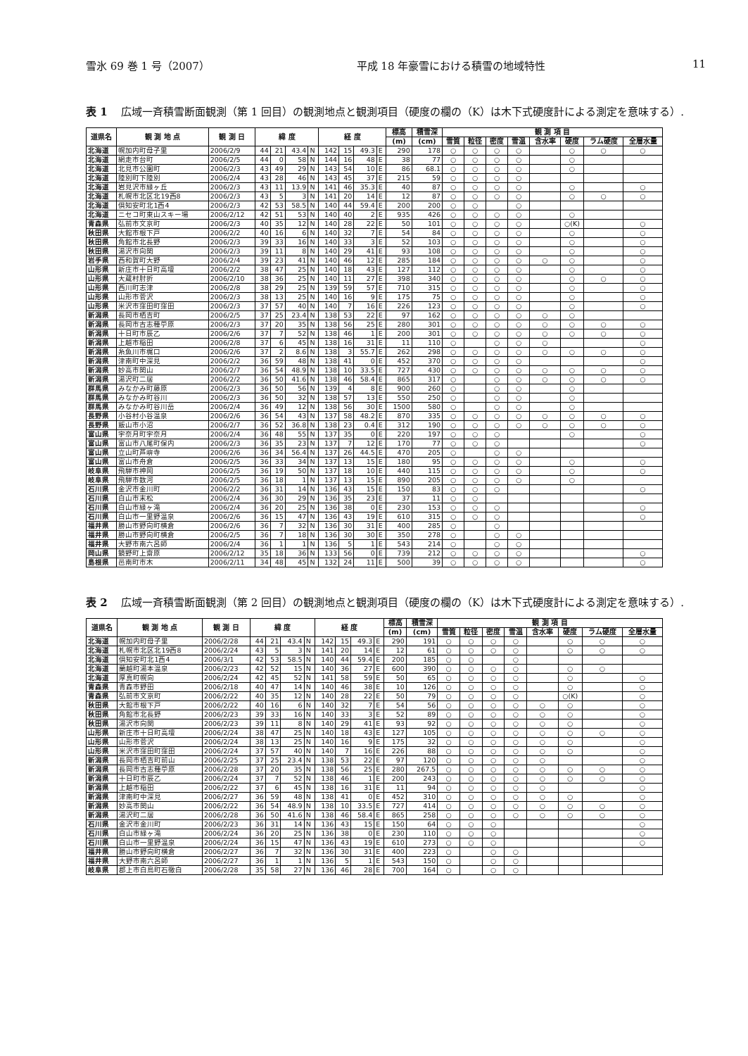雪氷 69 巻 1 号（2007） 平成 18 年豪雪における積雪の地域特性 11
表 1 広域一斉積雪断面観測（第 1 回目）の観測地点と観測項目（硬度の欄の（K）は木下式硬度計による測定を意味する）.
| 道県名 | 観 測 地 点 | 観 測 日 | 緯 度 | | | | 経 度 | | | | 標高 | 積雪深 | 観 測 項 目 | | | | | | | |
| --- | --- | --- | --- | --- | --- | --- | --- | --- | --- | --- | --- | --- | --- | --- | --- | --- | --- | --- | --- | --- |
| | | | | | | | | | | | (m) | (cm) | 雪質 | 粒径 | 密度 | 雪温 | 含水率 | 硬度 | ラム硬度 | 全層水量 |
| 北海道 | 幌加内町母子里 | 2006/2/9 | 44 | 21 | 43.4 | N | 142 | 15 | 49.3 | E | 290 | 178 | ○ | ○ | ○ | ○ | | ○ | ○ | ○ |
| 北海道 | 網走市台町 | 2006/2/5 | 44 | 0 | 58 | N | 144 | 16 | 48 | E | 38 | 77 | ○ | ○ | ○ | ○ | | ○ | | |
| 北海道 | 北見市公園町 | 2006/2/3 | 43 | 49 | 29 | N | 143 | 54 | 10 | E | 86 | 68.1 | ○ | ○ | ○ | ○ | | ○ | | |
| 北海道 | 陸別町下陸別 | 2006/2/4 | 43 | 28 | 46 | N | 143 | 45 | 37 | E | 215 | 59 | ○ | ○ | ○ | ○ | | | | |
| 北海道 | 岩見沢市緑ヶ丘 | 2006/2/3 | 43 | 11 | 13.9 | N | 141 | 46 | 35.3 | E | 40 | 87 | ○ | ○ | ○ | ○ | | ○ | | ○ |
| 北海道 | 札幌市北区北19西8 | 2006/2/3 | 43 | 5 | 3 | N | 141 | 20 | 14 | E | 12 | 87 | ○ | ○ | ○ | ○ | | ○ | ○ | ○ |
| 北海道 | 倶知安町北1西4 | 2006/2/3 | 42 | 53 | 58.5 | N | 140 | 44 | 59.4 | E | 200 | 200 | ○ | ○ | | ○ | | | | |
| 北海道 | ニセコ町東山スキー場 | 2006/2/12 | 42 | 51 | 53 | N | 140 | 40 | 2 | E | 935 | 426 | ○ | ○ | ○ | ○ | | ○ | | |
| 青森県 | 弘前市文京町 | 2006/2/3 | 40 | 35 | 12 | N | 140 | 28 | 22 | E | 50 | 101 | ○ | ○ | ○ | ○ | | ○(K) | | ○ |
| 秋田県 | 大館市根下戸 | 2006/2/2 | 40 | 16 | 6 | N | 140 | 32 | 7 | E | 54 | 84 | ○ | ○ | ○ | ○ | | ○ | | ○ |
| 秋田県 | 角館市北長野 | 2006/2/3 | 39 | 33 | 16 | N | 140 | 33 | 3 | E | 52 | 103 | ○ | ○ | ○ | ○ | | ○ | | ○ |
| 秋田県 | 湯沢市向関 | 2006/2/3 | 39 | 11 | 8 | N | 140 | 29 | 41 | E | 93 | 108 | ○ | ○ | ○ | ○ | | ○ | | ○ |
| 岩手県 | 西和賀町大野 | 2006/2/4 | 39 | 23 | 41 | N | 140 | 46 | 12 | E | 285 | 184 | ○ | ○ | ○ | ○ | ○ | ○ | | ○ |
| 山形県 | 新庄市十日町高壇 | 2006/2/2 | 38 | 47 | 25 | N | 140 | 18 | 43 | E | 127 | 112 | ○ | ○ | ○ | ○ | | ○ | | ○ |
| 山形県 | 大蔵村肘折 | 2006/2/10 | 38 | 36 | 25 | N | 140 | 11 | 27 | E | 398 | 340 | ○ | ○ | ○ | ○ | | ○ | ○ | ○ |
| 山形県 | 西川町志津 | 2006/2/8 | 38 | 29 | 25 | N | 139 | 59 | 57 | E | 710 | 315 | ○ | ○ | ○ | ○ | | ○ | | ○ |
| 山形県 | 山形市菅沢 | 2006/2/3 | 38 | 13 | 25 | N | 140 | 16 | 9 | E | 175 | 75 | ○ | ○ | ○ | ○ | | ○ | | ○ |
| 山形県 | 米沢市窪田町窪田 | 2006/2/3 | 37 | 57 | 40 | N | 140 | 7 | 16 | E | 226 | 123 | ○ | ○ | ○ | ○ | | ○ | | ○ |
| 新潟県 | 長岡市栖吉町 | 2006/2/5 | 37 | 25 | 23.4 | N | 138 | 53 | 22 | E | 97 | 162 | ○ | ○ | ○ | ○ | ○ | ○ | | |
| 新潟県 | 長岡市古志種苧原 | 2006/2/3 | 37 | 20 | 35 | N | 138 | 56 | 25 | E | 280 | 301 | ○ | ○ | ○ | ○ | ○ | ○ | ○ | ○ |
| 新潟県 | 十日町市辰乙 | 2006/2/6 | 37 | 7 | 52 | N | 138 | 46 | 1 | E | 200 | 301 | ○ | ○ | ○ | ○ | ○ | ○ | ○ | ○ |
| 新潟県 | 上越市稲田 | 2006/2/8 | 37 | 6 | 45 | N | 138 | 16 | 31 | E | 11 | 110 | ○ | | ○ | ○ | ○ | | | ○ |
| 新潟県 | 糸魚川市梶口 | 2006/2/6 | 37 | 2 | 8.6 | N | 138 | 3 | 55.7 | E | 262 | 298 | ○ | ○ | ○ | ○ | ○ | ○ | ○ | ○ |
| 新潟県 | 津南町中深見 | 2006/2/2 | 36 | 59 | 48 | N | 138 | 41 | 0 | E | 452 | 370 | ○ | ○ | ○ | ○ | | | | ○ |
| 新潟県 | 妙高市関山 | 2006/2/7 | 36 | 54 | 48.9 | N | 138 | 10 | 33.5 | E | 727 | 430 | ○ | ○ | ○ | ○ | ○ | ○ | ○ | ○ |
| 新潟県 | 湯沢町二居 | 2006/2/2 | 36 | 50 | 41.6 | N | 138 | 46 | 58.4 | E | 865 | 317 | ○ | | ○ | ○ | ○ | ○ | ○ | ○ |
| 群馬県 | みなかみ町藤原 | 2006/2/3 | 36 | 50 | 56 | N | 139 | 4 | 8 | E | 900 | 260 | ○ | | ○ | ○ | | ○ | | |
| 群馬県 | みなかみ町谷川 | 2006/2/3 | 36 | 50 | 32 | N | 138 | 57 | 13 | E | 550 | 250 | ○ | | ○ | ○ | | ○ | | |
| 群馬県 | みなかみ町谷川岳 | 2006/2/4 | 36 | 49 | 12 | N | 138 | 56 | 30 | E | 1500 | 580 | ○ | | ○ | ○ | | ○ | | |
| 長野県 | 小谷村小谷温泉 | 2006/2/6 | 36 | 54 | 43 | N | 137 | 58 | 48.2 | E | 870 | 335 | ○ | ○ | ○ | ○ | ○ | ○ | ○ | ○ |
| 長野県 | 飯山市小沼 | 2006/2/7 | 36 | 52 | 36.8 | N | 138 | 23 | 0.4 | E | 312 | 190 | ○ | ○ | ○ | ○ | ○ | ○ | ○ | ○ |
| 富山県 | 宇奈月町宇奈月 | 2006/2/4 | 36 | 48 | 55 | N | 137 | 35 | 0 | E | 220 | 197 | ○ | ○ | ○ | | | ○ | | ○ |
| 富山県 | 富山市八尾町保内 | 2006/2/3 | 36 | 35 | 23 | N | 137 | 7 | 12 | E | 170 | 77 | ○ | ○ | ○ | | | | | ○ |
| 富山県 | 立山町芦峅寺 | 2006/2/6 | 36 | 34 | 56.4 | N | 137 | 26 | 44.5 | E | 470 | 205 | ○ | | ○ | ○ | | | | |
| 富山県 | 富山市舟倉 | 2006/2/5 | 36 | 33 | 34 | N | 137 | 13 | 15 | E | 180 | 95 | ○ | ○ | ○ | ○ | | ○ | | ○ |
| 岐阜県 | 飛騨市神岡 | 2006/2/5 | 36 | 19 | 50 | N | 137 | 18 | 10 | E | 440 | 115 | ○ | ○ | ○ | ○ | | ○ | | ○ |
| 岐阜県 | 飛騨市数河 | 2006/2/5 | 36 | 18 | 1 | N | 137 | 13 | 15 | E | 890 | 205 | ○ | ○ | ○ | ○ | | ○ | | |
| 石川県 | 金沢市金川町 | 2006/2/2 | 36 | 31 | 14 | N | 136 | 43 | 15 | E | 150 | 83 | ○ | ○ | ○ | | | | | ○ |
| 石川県 | 白山市末松 | 2006/2/4 | 36 | 30 | 29 | N | 136 | 35 | 23 | E | 37 | 11 | ○ | ○ | | | | | | |
| 石川県 | 白山市緑ヶ滝 | 2006/2/4 | 36 | 20 | 25 | N | 136 | 38 | 0 | E | 230 | 153 | ○ | ○ | ○ | | | | | ○ |
| 石川県 | 白山市一里野温泉 | 2006/2/6 | 36 | 15 | 47 | N | 136 | 43 | 19 | E | 610 | 315 | ○ | ○ | ○ | | | | | ○ |
| 福井県 | 勝山市野向町横倉 | 2006/2/6 | 36 | 7 | 32 | N | 136 | 30 | 31 | E | 400 | 285 | ○ | | ○ | | | | | |
| 福井県 | 勝山市野向町横倉 | 2006/2/5 | 36 | 7 | 18 | N | 136 | 30 | 30 | E | 350 | 278 | ○ | | ○ | ○ | | | | |
| 福井県 | 大野市南六呂師 | 2006/2/4 | 36 | 1 | 1 | N | 136 | 5 | 1 | E | 543 | 214 | ○ | | ○ | ○ | | | | |
| 岡山県 | 鏡野町上齋原 | 2006/2/12 | 35 | 18 | 36 | N | 133 | 56 | 0 | E | 739 | 212 | ○ | ○ | ○ | ○ | | | | ○ |
| 島根県 | 邑南町市木 | 2006/2/11 | 34 | 48 | 45 | N | 132 | 24 | 11 | E | 500 | 39 | ○ | ○ | ○ | ○ | | | | ○ |
表 2 広域一斉積雪断面観測（第 2 回目）の観測地点と観測項目（硬度の欄の（K）は木下式硬度計による測定を意味する）.
| 道県名 | 観 測 地 点 | 観 測 日 | 緯 度 | | | | 経 度 | | | | 標高 | 積雪深 | 観 測 項 目 | | | | | | | |
| --- | --- | --- | --- | --- | --- | --- | --- | --- | --- | --- | --- | --- | --- | --- | --- | --- | --- | --- | --- | --- |
| | | | | | | | | | | | (m) | (cm) | 雪質 | 粒径 | 密度 | 雪温 | 含水率 | 硬度 | ラム硬度 | 全層水量 |
| 北海道 | 幌加内町母子里 | 2006/2/28 | 44 | 21 | 43.4 | N | 142 | 15 | 49.3 | E | 290 | 191 | ○ | ○ | ○ | ○ | | ○ | ○ | ○ |
| 北海道 | 札幌市北区北19西8 | 2006/2/24 | 43 | 5 | 3 | N | 141 | 20 | 14 | E | 12 | 61 | ○ | ○ | ○ | ○ | | ○ | ○ | ○ |
| 北海道 | 倶知安町北1西4 | 2006/3/1 | 42 | 53 | 58.5 | N | 140 | 44 | 59.4 | E | 200 | 185 | ○ | ○ | | ○ | | | | |
| 北海道 | 蘭越町湯本温泉 | 2006/2/23 | 42 | 52 | 15 | N | 140 | 36 | 27 | E | 600 | 390 | ○ | ○ | ○ | ○ | | ○ | ○ | |
| 北海道 | 厚真町幌向 | 2006/2/24 | 42 | 45 | 52 | N | 141 | 58 | 59 | E | 50 | 65 | ○ | ○ | ○ | ○ | | ○ | | ○ |
| 青森県 | 青森市野田 | 2006/2/18 | 40 | 47 | 14 | N | 140 | 46 | 38 | E | 10 | 126 | ○ | ○ | ○ | ○ | | ○ | | ○ |
| 青森県 | 弘前市文京町 | 2006/2/22 | 40 | 35 | 12 | N | 140 | 28 | 22 | E | 50 | 79 | ○ | ○ | ○ | ○ | | ○(K) | | ○ |
| 秋田県 | 大館市根下戸 | 2006/2/22 | 40 | 16 | 6 | N | 140 | 32 | 7 | E | 54 | 56 | ○ | ○ | ○ | ○ | ○ | ○ | | ○ |
| 秋田県 | 角館市北長野 | 2006/2/23 | 39 | 33 | 16 | N | 140 | 33 | 3 | E | 52 | 89 | ○ | ○ | ○ | ○ | ○ | ○ | | ○ |
| 秋田県 | 湯沢市向関 | 2006/2/23 | 39 | 11 | 8 | N | 140 | 29 | 41 | E | 93 | 92 | ○ | ○ | ○ | ○ | ○ | ○ | | ○ |
| 山形県 | 新庄市十日町高壇 | 2006/2/24 | 38 | 47 | 25 | N | 140 | 18 | 43 | E | 127 | 105 | ○ | ○ | ○ | ○ | ○ | ○ | ○ | ○ |
| 山形県 | 山形市菅沢 | 2006/2/24 | 38 | 13 | 25 | N | 140 | 16 | 9 | E | 175 | 32 | ○ | ○ | ○ | ○ | ○ | ○ | | ○ |
| 山形県 | 米沢市窪田町窪田 | 2006/2/24 | 37 | 57 | 40 | N | 140 | 7 | 16 | E | 226 | 88 | ○ | ○ | ○ | ○ | ○ | ○ | | ○ |
| 新潟県 | 長岡市栖吉町前山 | 2006/2/25 | 37 | 25 | 23.4 | N | 138 | 53 | 22 | E | 97 | 120 | ○ | ○ | ○ | ○ | ○ | | | ○ |
| 新潟県 | 長岡市古志種苧原 | 2006/2/28 | 37 | 20 | 35 | N | 138 | 56 | 25 | E | 280 | 267.5 | ○ | ○ | ○ | ○ | ○ | ○ | ○ | ○ |
| 新潟県 | 十日町市辰乙 | 2006/2/24 | 37 | 7 | 52 | N | 138 | 46 | 1 | E | 200 | 243 | ○ | ○ | ○ | ○ | ○ | ○ | ○ | ○ |
| 新潟県 | 上越市稲田 | 2006/2/22 | 37 | 6 | 45 | N | 138 | 16 | 31 | E | 11 | 94 | ○ | ○ | ○ | ○ | ○ | | | ○ |
| 新潟県 | 津南町中深見 | 2006/2/27 | 36 | 59 | 48 | N | 138 | 41 | 0 | E | 452 | 310 | ○ | ○ | ○ | ○ | ○ | ○ | | ○ |
| 新潟県 | 妙高市関山 | 2006/2/22 | 36 | 54 | 48.9 | N | 138 | 10 | 33.5 | E | 727 | 414 | ○ | ○ | ○ | ○ | ○ | ○ | ○ | ○ |
| 新潟県 | 湯沢町二居 | 2006/2/28 | 36 | 50 | 41.6 | N | 138 | 46 | 58.4 | E | 865 | 258 | ○ | ○ | ○ | ○ | ○ | ○ | ○ | ○ |
| 石川県 | 金沢市金川町 | 2006/2/23 | 36 | 31 | 14 | N | 136 | 43 | 15 | E | 150 | 64 | ○ | ○ | ○ | | | | | ○ |
| 石川県 | 白山市緑ヶ滝 | 2006/2/24 | 36 | 20 | 25 | N | 136 | 38 | 0 | E | 230 | 110 | ○ | ○ | ○ | | | | | ○ |
| 石川県 | 白山市一里野温泉 | 2006/2/24 | 36 | 15 | 47 | N | 136 | 43 | 19 | E | 610 | 273 | ○ | ○ | ○ | | | | | ○ |
| 福井県 | 勝山市野向町横倉 | 2006/2/27 | 36 | 7 | 32 | N | 136 | 30 | 31 | E | 400 | 223 | ○ | | ○ | ○ | | | | |
| 福井県 | 大野市南六呂師 | 2006/2/27 | 36 | 1 | 1 | N | 136 | 5 | 1 | E | 543 | 150 | ○ | | ○ | ○ | | | | |
| 岐阜県 | 郡上市白鳥町石徹白 | 2006/2/28 | 35 | 58 | 27 | N | 136 | 46 | 28 | E | 700 | 164 | ○ | | ○ | ○ | | | | |